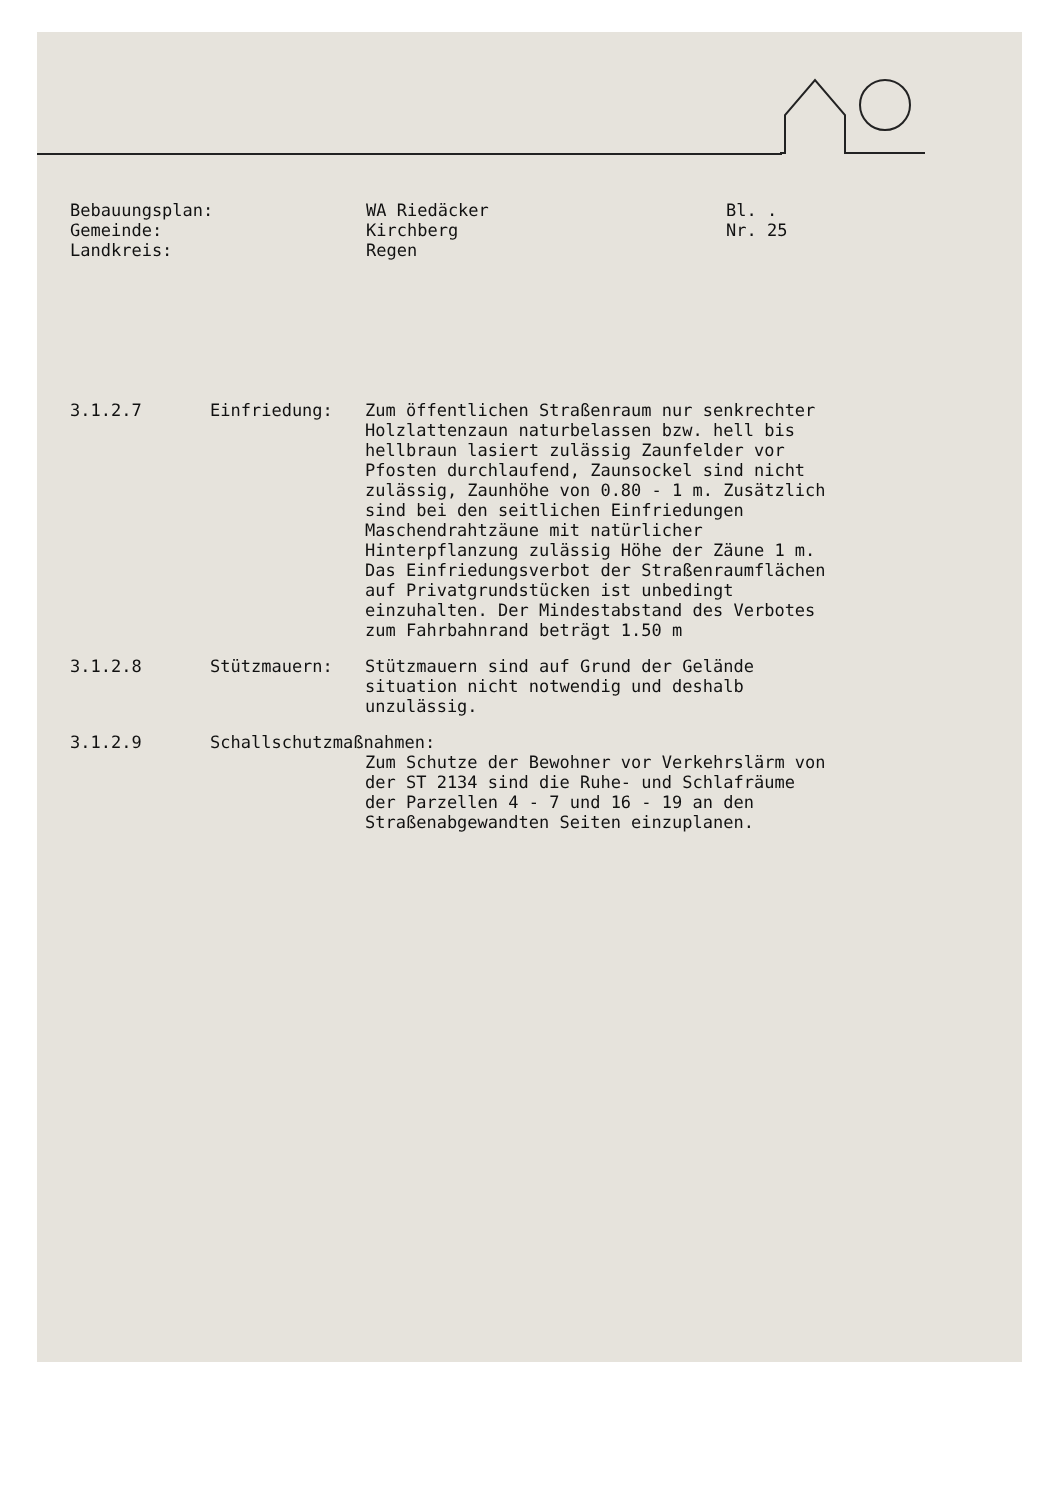Bebauungsplan:
Gemeinde:
Landkreis:
WA Riedäcker
Kirchberg
Regen
Bl. .
Nr. 25
3.1.2.7
Einfriedung:
Zum öffentlichen Straßenraum nur senkrechter Holzlattenzaun naturbelassen bzw. hell bis hellbraun lasiert zulässig Zaunfelder vor Pfosten durchlaufend, Zaunsockel sind nicht zulässig, Zaunhöhe von 0.80 - 1 m. Zusätzlich sind bei den seitlichen Einfriedungen Maschendrahtzäune mit natürlicher Hinterpflanzung zulässig Höhe der Zäune 1 m. Das Einfriedungsverbot der Straßenraumflächen auf Privatgrundstücken ist unbedingt einzuhalten. Der Mindestabstand des Verbotes zum Fahrbahnrand beträgt 1.50 m
3.1.2.8
Stützmauern:
Stützmauern sind auf Grund der Gelände situation nicht notwendig und deshalb unzulässig.
3.1.2.9
Schallschutzmaßnahmen:
Zum Schutze der Bewohner vor Verkehrslärm von der ST 2134 sind die Ruhe- und Schlafräume der Parzellen 4 - 7 und 16 - 19 an den Straßenabgewandten Seiten einzuplanen.